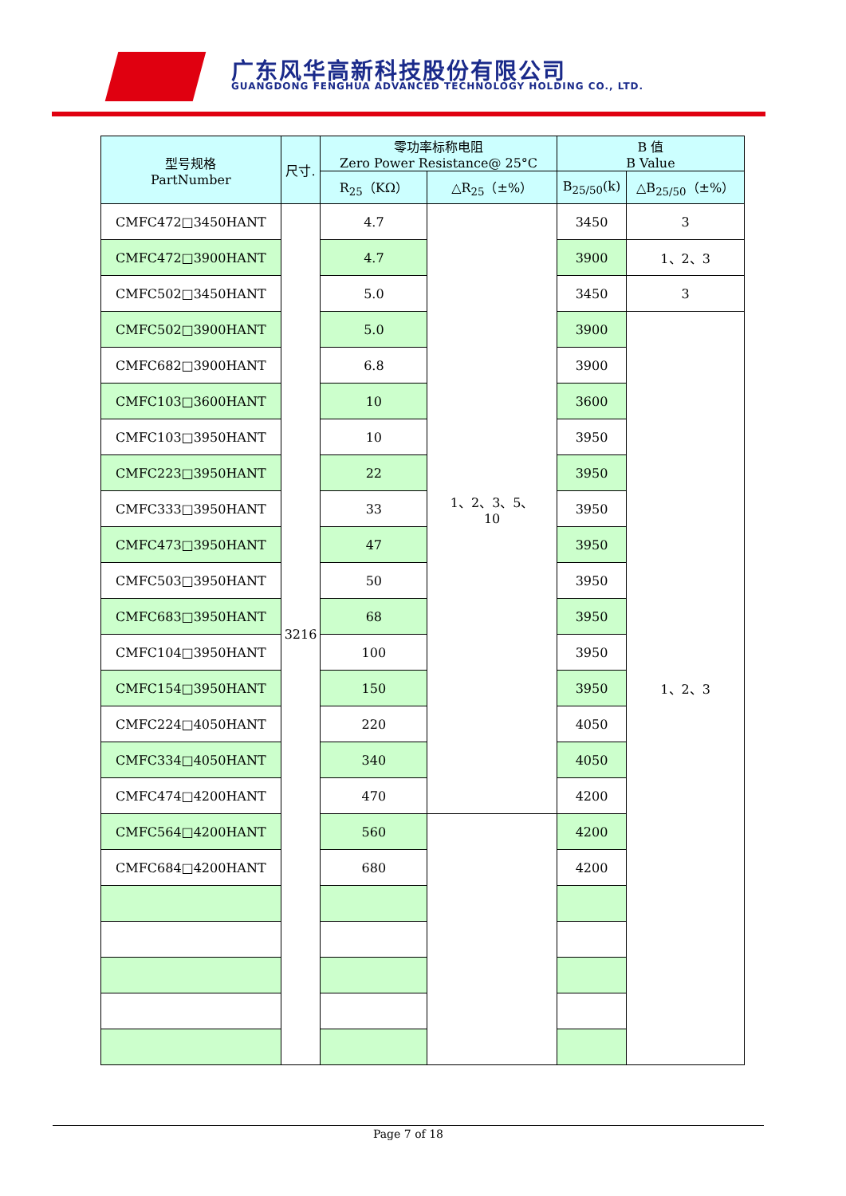广东风华高新科技股份有限公司
GUANGDONG FENGHUA ADVANCED TECHNOLOGY HOLDING CO., LTD.
| 型号规格 PartNumber | 尺寸. | 零功率标称电阻 Zero Power Resistance@ 25°C | | B 值 B Value | |
| --- | --- | --- | --- | --- | --- |
| | | R<sub>25</sub>（KΩ） | △R<sub>25</sub>（±%） | B<sub>25/50</sub>(k) | △B<sub>25/50</sub>（±%） |
| CMFC472□3450HANT | 3216 | 4.7 | 1、2、3、5、 10 | 3450 | 3 |
| CMFC472□3900HANT | | 4.7 | | 3900 | 1、2、3 |
| CMFC502□3450HANT | | 5.0 | | 3450 | 3 |
| CMFC502□3900HANT | | 5.0 | | 3900 | 1、2、3 |
| CMFC682□3900HANT | | 6.8 | | 3900 | |
| CMFC103□3600HANT | | 10 | | 3600 | |
| CMFC103□3950HANT | | 10 | | 3950 | |
| CMFC223□3950HANT | | 22 | | 3950 | |
| CMFC333□3950HANT | | 33 | | 3950 | |
| CMFC473□3950HANT | | 47 | | 3950 | |
| CMFC503□3950HANT | | 50 | | 3950 | |
| CMFC683□3950HANT | | 68 | | 3950 | |
| CMFC104□3950HANT | | 100 | | 3950 | |
| CMFC154□3950HANT | | 150 | | 3950 | |
| CMFC224□4050HANT | | 220 | | 4050 | |
| CMFC334□4050HANT | | 340 | | 4050 | |
| CMFC474□4200HANT | | 470 | | 4200 | |
| CMFC564□4200HANT | | 560 | | 4200 | |
| CMFC684□4200HANT | | 680 | | 4200 | |
Page 7 of 18